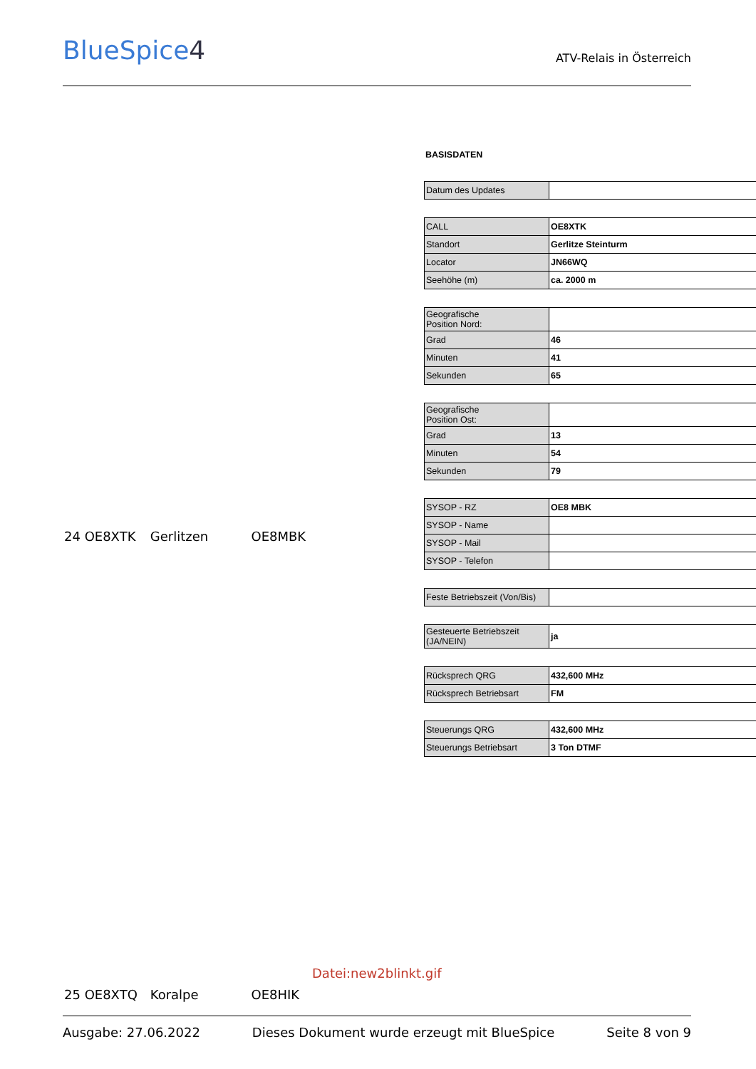BlueSpice4
ATV-Relais in Österreich
24 OE8XTK Gerlitzen OE8MBK
BASISDATEN
| Datum des Updates | |
| CALL | OE8XTK |
| Standort | Gerlitze Steinturm |
| Locator | JN66WQ |
| Seehöhe (m) | ca. 2000 m |
| Geografische Position Nord: | |
| Grad | 46 |
| Minuten | 41 |
| Sekunden | 65 |
| Geografische Position Ost: | |
| Grad | 13 |
| Minuten | 54 |
| Sekunden | 79 |
| SYSOP - RZ | OE8 MBK |
| SYSOP - Name | |
| SYSOP - Mail | |
| SYSOP - Telefon | |
| Feste Betriebszeit (Von/Bis) | |
| Gesteuerte Betriebszeit (JA/NEIN) | ja |
| Rücksprech QRG | 432,600 MHz |
| Rücksprech Betriebsart | FM |
| Steuerungs QRG | 432,600 MHz |
| Steuerungs Betriebsart | 3 Ton DTMF |
Datei:new2blinkt.gif
25 OE8XTQ Koralpe OE8HIK
Ausgabe: 27.06.2022 Dieses Dokument wurde erzeugt mit BlueSpice Seite 8 von 9